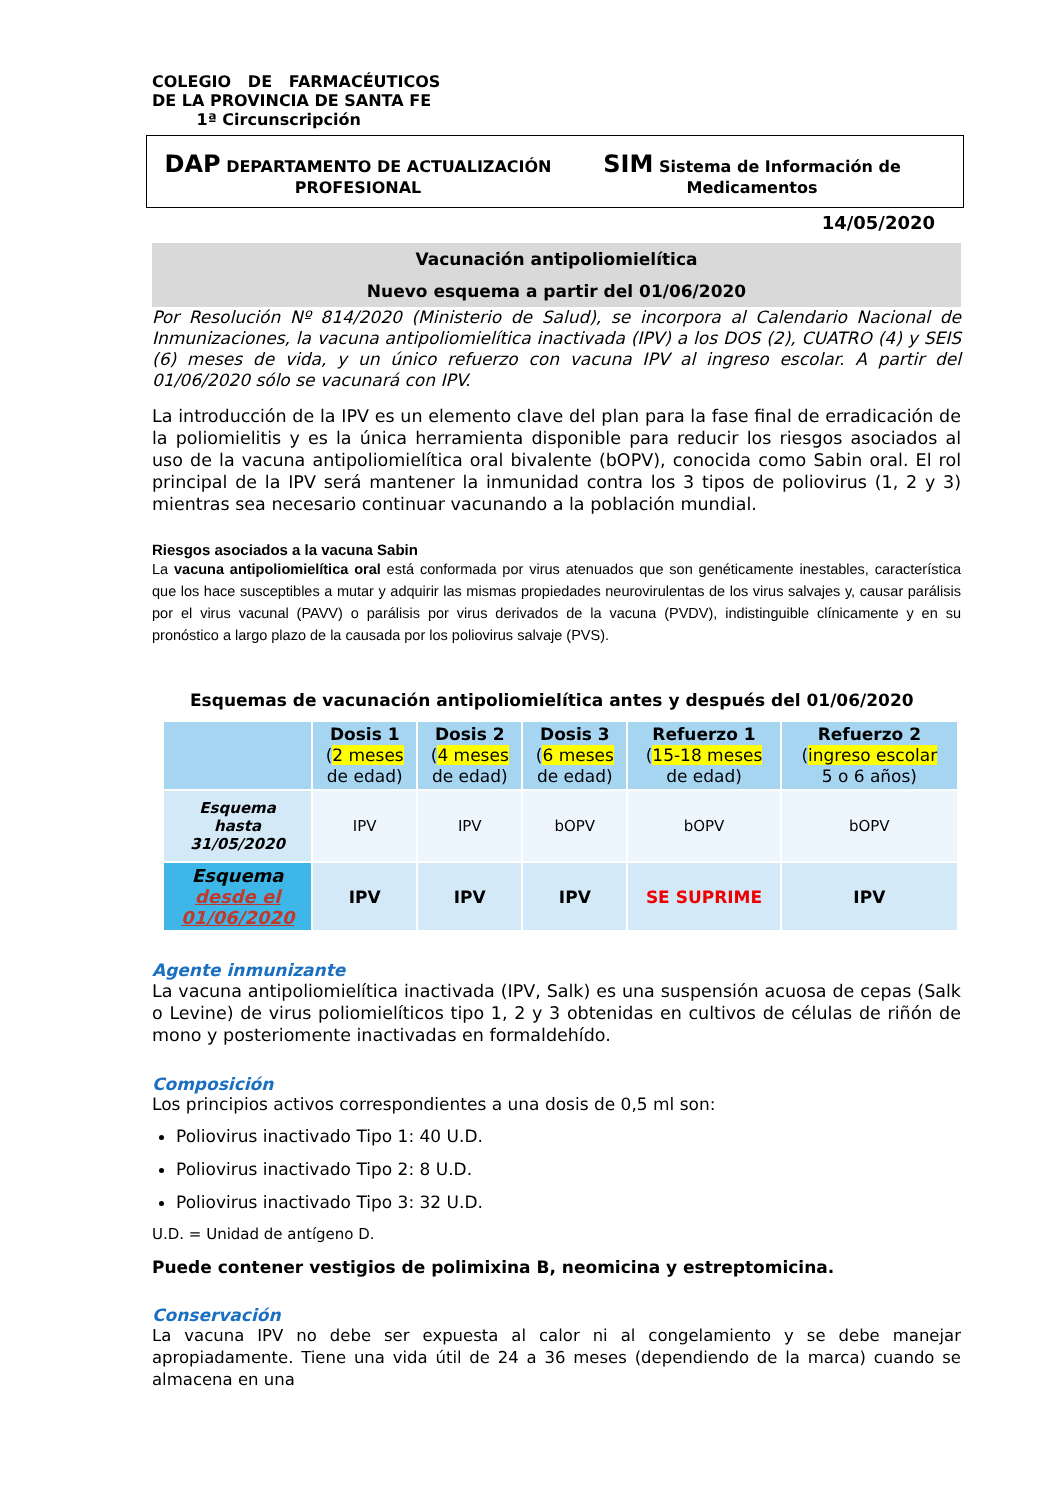COLEGIO DE FARMACÉUTICOS
DE LA PROVINCIA DE SANTA FE
1ª Circunscripción
DAP DEPARTAMENTO DE ACTUALIZACIÓN
PROFESIONAL
SIM Sistema de Información de
Medicamentos
14/05/2020
Vacunación antipoliomielítica
Nuevo esquema a partir del 01/06/2020
Por Resolución Nº 814/2020 (Ministerio de Salud), se incorpora al Calendario Nacional de Inmunizaciones, la vacuna antipoliomielítica inactivada (IPV) a los DOS (2), CUATRO (4) y SEIS (6) meses de vida, y un único refuerzo con vacuna IPV al ingreso escolar. A partir del 01/06/2020 sólo se vacunará con IPV.
La introducción de la IPV es un elemento clave del plan para la fase final de erradicación de la poliomielitis y es la única herramienta disponible para reducir los riesgos asociados al uso de la vacuna antipoliomielítica oral bivalente (bOPV), conocida como Sabin oral. El rol principal de la IPV será mantener la inmunidad contra los 3 tipos de poliovirus (1, 2 y 3) mientras sea necesario continuar vacunando a la población mundial.
Riesgos asociados a la vacuna Sabin
La vacuna antipoliomielítica oral está conformada por virus atenuados que son genéticamente inestables, característica que los hace susceptibles a mutar y adquirir las mismas propiedades neurovirulentas de los virus salvajes y, causar parálisis por el virus vacunal (PAVV) o parálisis por virus derivados de la vacuna (PVDV), indistinguible clínicamente y en su pronóstico a largo plazo de la causada por los poliovirus salvaje (PVS).
Esquemas de vacunación antipoliomielítica antes y después del 01/06/2020
| | Dosis 1 ( 2 meses de edad) | Dosis 2 ( 4 meses de edad) | Dosis 3 ( 6 meses de edad) | Refuerzo 1 ( 15-18 meses de edad) | Refuerzo 2 ( ingreso escolar 5 o 6 años) |
| --- | --- | --- | --- | --- | --- |
| Esquema hasta 31/05/2020 | IPV | IPV | bOPV | bOPV | bOPV |
| Esquema desde el 01/06/2020 | IPV | IPV | IPV | SE SUPRIME | IPV |
Agente inmunizante
La vacuna antipoliomielítica inactivada (IPV, Salk) es una suspensión acuosa de cepas (Salk o Levine) de virus poliomielíticos tipo 1, 2 y 3 obtenidas en cultivos de células de riñón de mono y posteriomente inactivadas en formaldehído.
Composición
Los principios activos correspondientes a una dosis de 0,5 ml son:
Poliovirus inactivado Tipo 1: 40 U.D.
Poliovirus inactivado Tipo 2: 8 U.D.
Poliovirus inactivado Tipo 3: 32 U.D.
U.D. = Unidad de antígeno D.
Puede contener vestigios de polimixina B, neomicina y estreptomicina.
Conservación
La vacuna IPV no debe ser expuesta al calor ni al congelamiento y se debe manejar apropiadamente. Tiene una vida útil de 24 a 36 meses (dependiendo de la marca) cuando se almacena en una